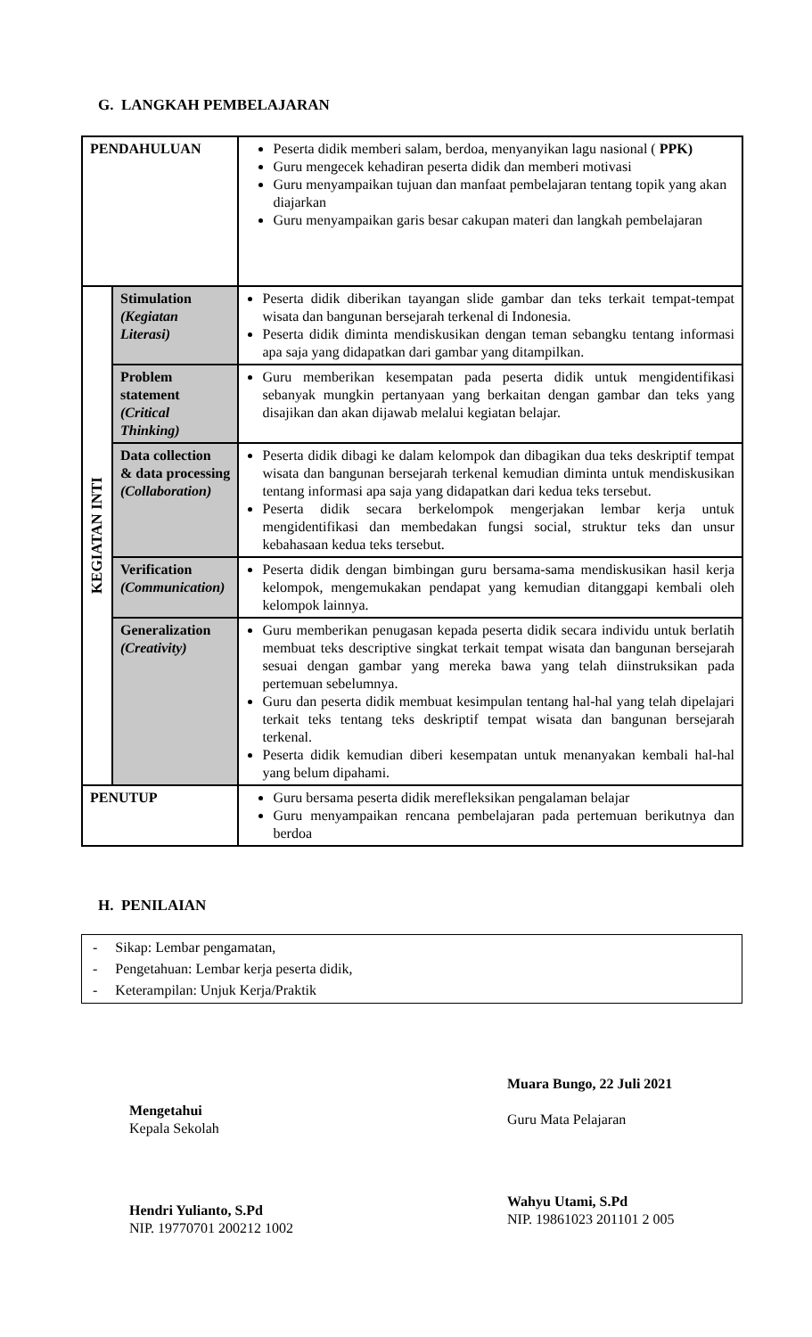G. LANGKAH PEMBELAJARAN
| PENDAHULUAN | | Peserta didik memberi salam, berdoa, menyanyikan lagu nasional ( PPK) Guru mengecek kehadiran peserta didik dan memberi motivasi Guru menyampaikan tujuan dan manfaat pembelajaran tentang topik yang akan diajarkan Guru menyampaikan garis besar cakupan materi dan langkah pembelajaran |
| KEGIATAN INTI | Stimulation (Kegiatan Literasi) | Peserta didik diberikan tayangan slide gambar dan teks terkait tempat-tempat wisata dan bangunan bersejarah terkenal di Indonesia. Peserta didik diminta mendiskusikan dengan teman sebangku tentang informasi apa saja yang didapatkan dari gambar yang ditampilkan. |
| | Problem statement (Critical Thinking) | Guru memberikan kesempatan pada peserta didik untuk mengidentifikasi sebanyak mungkin pertanyaan yang berkaitan dengan gambar dan teks yang disajikan dan akan dijawab melalui kegiatan belajar. |
| | Data collection & data processing (Collaboration) | Peserta didik dibagi ke dalam kelompok dan dibagikan dua teks deskriptif tempat wisata dan bangunan bersejarah terkenal kemudian diminta untuk mendiskusikan tentang informasi apa saja yang didapatkan dari kedua teks tersebut. Peserta didik secara berkelompok mengerjakan lembar kerja untuk mengidentifikasi dan membedakan fungsi social, struktur teks dan unsur kebahasaan kedua teks tersebut. |
| | Verification (Communication) | Peserta didik dengan bimbingan guru bersama-sama mendiskusikan hasil kerja kelompok, mengemukakan pendapat yang kemudian ditanggapi kembali oleh kelompok lainnya. |
| | Generalization (Creativity) | Guru memberikan penugasan kepada peserta didik secara individu untuk berlatih membuat teks descriptive singkat terkait tempat wisata dan bangunan bersejarah sesuai dengan gambar yang mereka bawa yang telah diinstruksikan pada pertemuan sebelumnya. Guru dan peserta didik membuat kesimpulan tentang hal-hal yang telah dipelajari terkait teks tentang teks deskriptif tempat wisata dan bangunan bersejarah terkenal. Peserta didik kemudian diberi kesempatan untuk menanyakan kembali hal-hal yang belum dipahami. |
| PENUTUP | | Guru bersama peserta didik merefleksikan pengalaman belajar Guru menyampaikan rencana pembelajaran pada pertemuan berikutnya dan berdoa |
H. PENILAIAN
- Sikap: Lembar pengamatan,
- Pengetahuan: Lembar kerja peserta didik,
- Keterampilan: Unjuk Kerja/Praktik
Mengetahui
Kepala Sekolah
Hendri Yulianto, S.Pd
NIP. 19770701 200212 1002
Muara Bungo, 22 Juli 2021
Guru Mata Pelajaran
Wahyu Utami, S.Pd
NIP. 19861023 201101 2 005